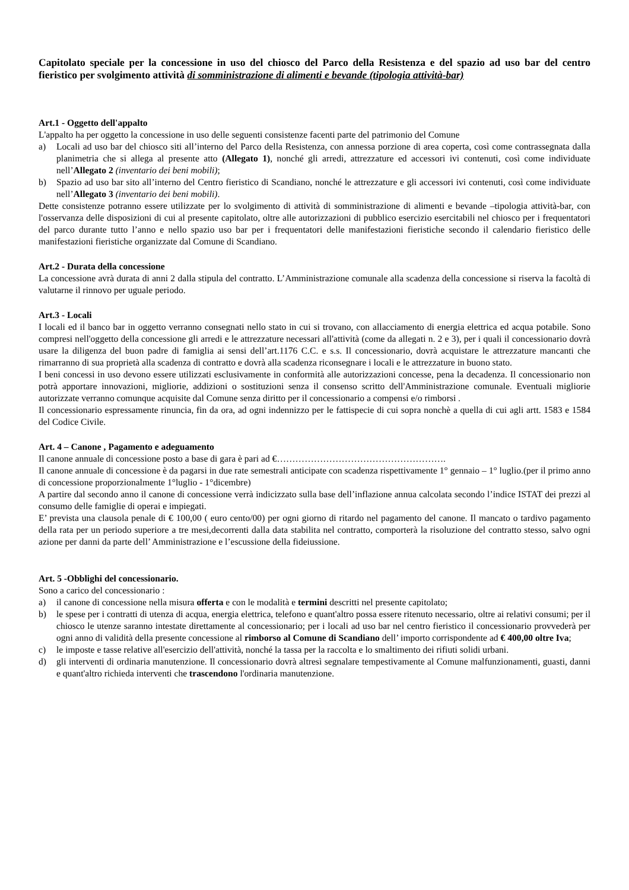Capitolato speciale per la concessione in uso del chiosco del Parco della Resistenza e del spazio ad uso bar del centro fieristico per svolgimento attività di somministrazione di alimenti e bevande (tipologia attività-bar)
Art.1 - Oggetto dell'appalto
L'appalto ha per oggetto la concessione in uso delle seguenti consistenze facenti parte del patrimonio del Comune
a) Locali ad uso bar del chiosco siti all’interno del Parco della Resistenza, con annessa porzione di area coperta, così come contrassegnata dalla planimetria che si allega al presente atto (Allegato 1), nonché gli arredi, attrezzature ed accessori ivi contenuti, così come individuate nell’Allegato 2 (inventario dei beni mobili);
b) Spazio ad uso bar sito all’interno del Centro fieristico di Scandiano, nonché le attrezzature e gli accessori ivi contenuti, così come individuate nell’Allegato 3 (inventario dei beni mobili).
Dette consistenze potranno essere utilizzate per lo svolgimento di attività di somministrazione di alimenti e bevande –tipologia attività-bar, con l'osservanza delle disposizioni di cui al presente capitolato, oltre alle autorizzazioni di pubblico esercizio esercitabili nel chiosco per i frequentatori del parco durante tutto l’anno e nello spazio uso bar per i frequentatori delle manifestazioni fieristiche secondo il calendario fieristico delle manifestazioni fieristiche organizzate dal Comune di Scandiano.
Art.2 - Durata della concessione
La concessione avrà durata di anni 2 dalla stipula del contratto. L’Amministrazione comunale alla scadenza della concessione si riserva la facoltà di valutarne il rinnovo per uguale periodo.
Art.3 - Locali
I locali ed il banco bar in oggetto verranno consegnati nello stato in cui si trovano, con allacciamento di energia elettrica ed acqua potabile. Sono compresi nell'oggetto della concessione gli arredi e le attrezzature necessari all'attività (come da allegati n. 2 e 3), per i quali il concessionario dovrà usare la diligenza del buon padre di famiglia ai sensi dell’art.1176 C.C. e s.s. Il concessionario, dovrà acquistare le attrezzature mancanti che rimarranno di sua proprietà alla scadenza di contratto e dovrà alla scadenza riconsegnare i locali e le attrezzature in buono stato.
I beni concessi in uso devono essere utilizzati esclusivamente in conformità alle autorizzazioni concesse, pena la decadenza. Il concessionario non potrà apportare innovazioni, migliorie, addizioni o sostituzioni senza il consenso scritto dell'Amministrazione comunale. Eventuali migliorie autorizzate verranno comunque acquisite dal Comune senza diritto per il concessionario a compensi e/o rimborsi .
Il concessionario espressamente rinuncia, fin da ora, ad ogni indennizzo per le fattispecie di cui sopra nonchè a quella di cui agli artt. 1583 e 1584 del Codice Civile.
Art. 4 – Canone , Pagamento e adeguamento
Il canone annuale di concessione posto a base di gara è pari ad €……………………………………………….
Il canone annuale di concessione è da pagarsi in due rate semestrali anticipate con scadenza rispettivamente 1° gennaio – 1° luglio.(per il primo anno di concessione proporzionalmente 1°luglio - 1°dicembre)
A partire dal secondo anno il canone di concessione verrà indicizzato sulla base dell’inflazione annua calcolata secondo l’indice ISTAT dei prezzi al consumo delle famiglie di operai e impiegati.
E’ prevista una clausola penale di € 100,00 ( euro cento/00) per ogni giorno di ritardo nel pagamento del canone. Il mancato o tardivo pagamento della rata per un periodo superiore a tre mesi,decorrenti dalla data stabilita nel contratto, comporterà la risoluzione del contratto stesso, salvo ogni azione per danni da parte dell’ Amministrazione e l’escussione della fideiussione.
Art. 5 -Obblighi del concessionario.
Sono a carico del concessionario :
a) il canone di concessione nella misura offerta e con le modalità e termini descritti nel presente capitolato;
b) le spese per i contratti di utenza di acqua, energia elettrica, telefono e quant'altro possa essere ritenuto necessario, oltre ai relativi consumi; per il chiosco le utenze saranno intestate direttamente al concessionario; per i locali ad uso bar nel centro fieristico il concessionario provvederà per ogni anno di validità della presente concessione al rimborso al Comune di Scandiano dell’ importo corrispondente ad € 400,00 oltre Iva;
c) le imposte e tasse relative all'esercizio dell'attività, nonché la tassa per la raccolta e lo smaltimento dei rifiuti solidi urbani.
d) gli interventi di ordinaria manutenzione. Il concessionario dovrà altresì segnalare tempestivamente al Comune malfunzionamenti, guasti, danni e quant'altro richieda interventi che trascendono l'ordinaria manutenzione.